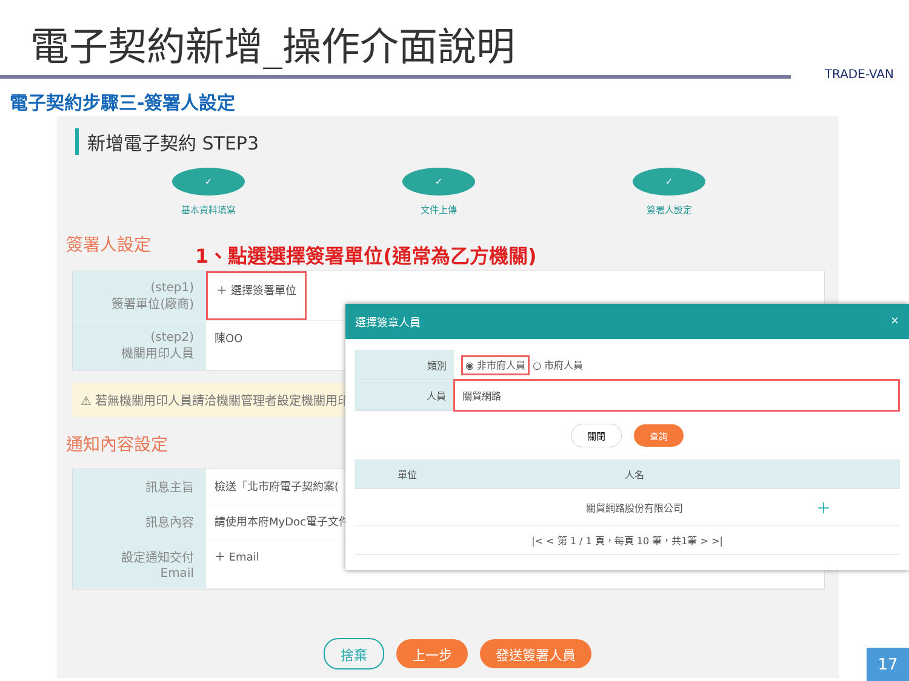電子契約新增_操作介面說明
TRADE-VAN
電子契約步驟三-簽署人設定
新增電子契約 STEP3
✓
基本資料填寫
✓
文件上傳
✓
簽署人設定
簽署人設定 1、點選選擇簽署單位(通常為乙方機關)
(step1)
簽署單位(廠商)
＋ 選擇簽署單位
(step2)
機關用印人員
陳OO
⚠ 若無機關用印人員請洽機關管理者設定機關用印
通知內容設定
訊息主旨 檢送「北市府電子契約案(
訊息內容 請使用本府MyDoc電子文件
設定通知交付
Email
＋ Email
捨棄 上一步 發送簽署人員
選擇簽章人員 ×
| 類別 | ◉ 非市府人員 ○ 市府人員 |
| 人員 | 關貿網路 |
關閉 查詢
| 單位 | 人名 | |
| --- | --- | --- |
| | 關貿網路股份有限公司 | ＋ |
| /< < 第 1 / 1 頁，每頁 10 筆，共1筆 > >/ | | |
17